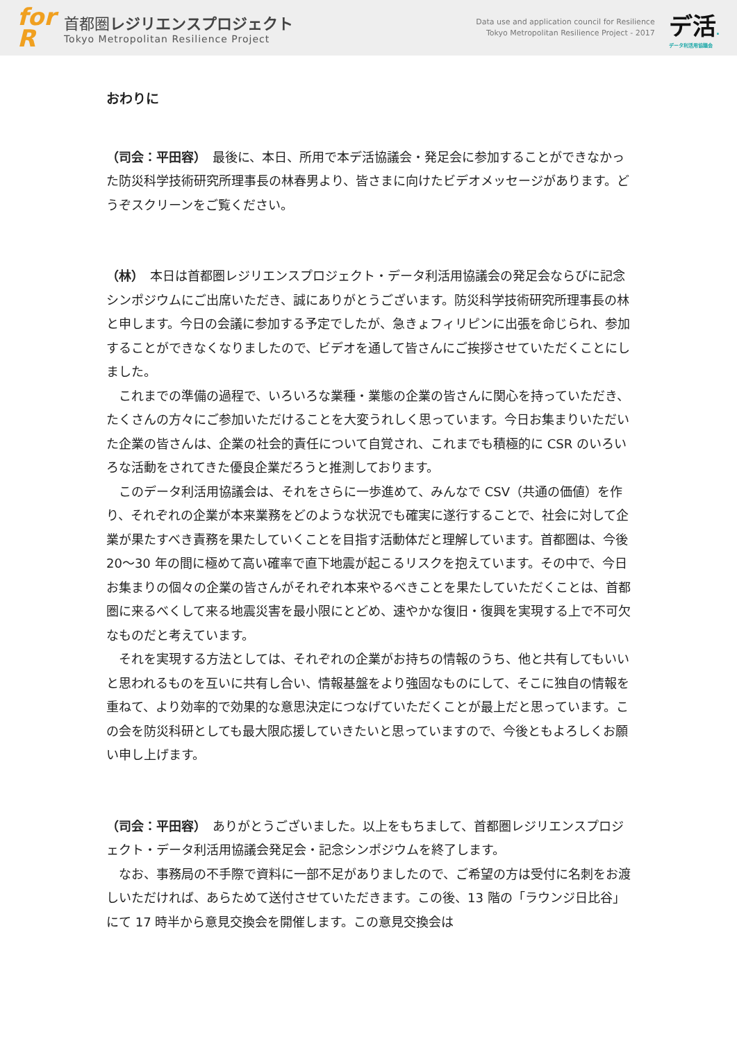for
R
首都圏レジリエンスプロジェクト
Tokyo Metropolitan Resilience Project
Data use and application council for Resilience
Tokyo Metropolitan Resilience Project - 2017
デ活.
データ利活用協議会
おわりに
（司会：平田容）　最後に、本日、所用で本デ活協議会・発足会に参加することができなかった防災科学技術研究所理事長の林春男より、皆さまに向けたビデオメッセージがあります。どうぞスクリーンをご覧ください。
（林）　本日は首都圏レジリエンスプロジェクト・データ利活用協議会の発足会ならびに記念シンポジウムにご出席いただき、誠にありがとうございます。防災科学技術研究所理事長の林と申します。今日の会議に参加する予定でしたが、急きょフィリピンに出張を命じられ、参加することができなくなりましたので、ビデオを通して皆さんにご挨拶させていただくことにしました。
　これまでの準備の過程で、いろいろな業種・業態の企業の皆さんに関心を持っていただき、たくさんの方々にご参加いただけることを大変うれしく思っています。今日お集まりいただいた企業の皆さんは、企業の社会的責任について自覚され、これまでも積極的に CSR のいろいろな活動をされてきた優良企業だろうと推測しております。
　このデータ利活用協議会は、それをさらに一歩進めて、みんなで CSV（共通の価値）を作り、それぞれの企業が本来業務をどのような状況でも確実に遂行することで、社会に対して企業が果たすべき責務を果たしていくことを目指す活動体だと理解しています。首都圏は、今後 20～30 年の間に極めて高い確率で直下地震が起こるリスクを抱えています。その中で、今日お集まりの個々の企業の皆さんがそれぞれ本来やるべきことを果たしていただくことは、首都圏に来るべくして来る地震災害を最小限にとどめ、速やかな復旧・復興を実現する上で不可欠なものだと考えています。
　それを実現する方法としては、それぞれの企業がお持ちの情報のうち、他と共有してもいいと思われるものを互いに共有し合い、情報基盤をより強固なものにして、そこに独自の情報を重ねて、より効率的で効果的な意思決定につなげていただくことが最上だと思っています。この会を防災科研としても最大限応援していきたいと思っていますので、今後ともよろしくお願い申し上げます。
（司会：平田容）　ありがとうございました。以上をもちまして、首都圏レジリエンスプロジェクト・データ利活用協議会発足会・記念シンポジウムを終了します。
　なお、事務局の不手際で資料に一部不足がありましたので、ご希望の方は受付に名刺をお渡しいただければ、あらためて送付させていただきます。この後、13 階の「ラウンジ日比谷」にて 17 時半から意見交換会を開催します。この意見交換会は